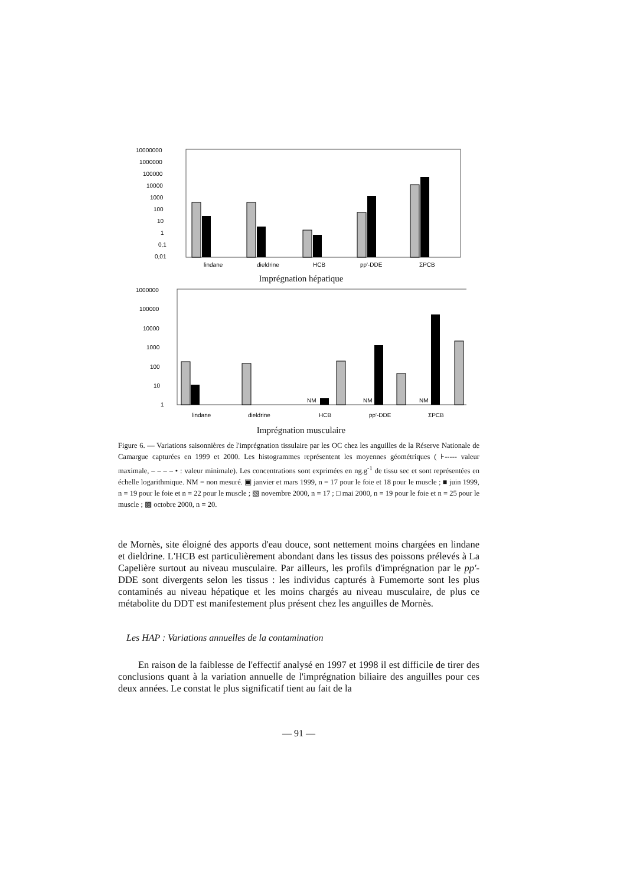10000000
1000000
100000
10000
1000
100
10
1
0,1
0,01
lindane
dieldrine
HCB
pp'-DDE
ΣPCB
Imprégnation hépatique
1000000
100000
10000
1000
100
10
1
NM
NM
NM
lindane
dieldrine
HCB
pp'-DDE
ΣPCB
Imprégnation musculaire
Figure 6. — Variations saisonnières de l'imprégnation tissulaire par les OC chez les anguilles de la Réserve Nationale de Camargue capturées en 1999 et 2000. Les histogrammes représentent les moyennes géométriques ( ⊦----- valeur maximale, – – – – • : valeur minimale). Les concentrations sont exprimées en ng.g<sup>-1</sup> de tissu sec et sont représentées en échelle logarithmique. NM = non mesuré. ▣ janvier et mars 1999, n = 17 pour le foie et 18 pour le muscle ; ■ juin 1999, n = 19 pour le foie et n = 22 pour le muscle ; ▧ novembre 2000, n = 17 ; □ mai 2000, n = 19 pour le foie et n = 25 pour le muscle ; ▩ octobre 2000, n = 20.
de Mornès, site éloigné des apports d'eau douce, sont nettement moins chargées en lindane et dieldrine. L'HCB est particulièrement abondant dans les tissus des poissons prélevés à La Capelière surtout au niveau musculaire. Par ailleurs, les profils d'imprégnation par le pp'-DDE sont divergents selon les tissus : les individus capturés à Fumemorte sont les plus contaminés au niveau hépatique et les moins chargés au niveau musculaire, de plus ce métabolite du DDT est manifestement plus présent chez les anguilles de Mornès.
Les HAP : Variations annuelles de la contamination
En raison de la faiblesse de l'effectif analysé en 1997 et 1998 il est difficile de tirer des conclusions quant à la variation annuelle de l'imprégnation biliaire des anguilles pour ces deux années. Le constat le plus significatif tient au fait de la
— 91 —